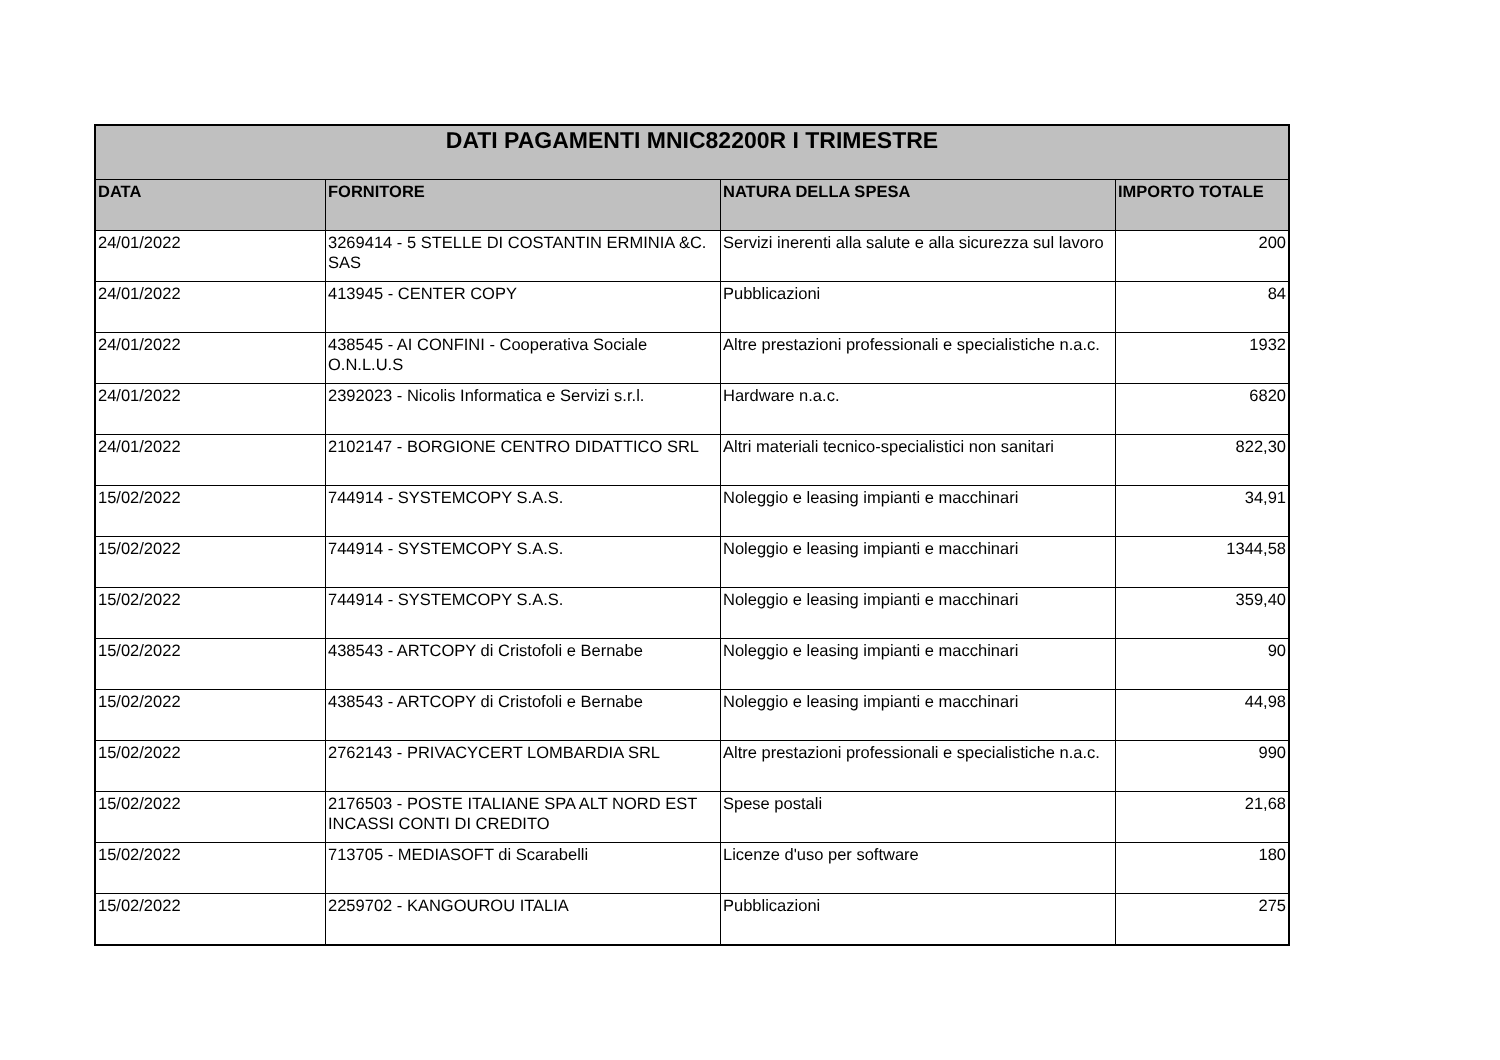| DATI PAGAMENTI MNIC82200R I TRIMESTRE | | | |
| --- | --- | --- | --- |
| DATA | FORNITORE | NATURA DELLA SPESA | IMPORTO TOTALE |
| 24/01/2022 | 3269414 - 5 STELLE DI COSTANTIN ERMINIA &C. SAS | Servizi inerenti alla salute e alla sicurezza sul lavoro | 200 |
| 24/01/2022 | 413945 - CENTER COPY | Pubblicazioni | 84 |
| 24/01/2022 | 438545 - AI CONFINI - Cooperativa Sociale O.N.L.U.S | Altre prestazioni professionali e specialistiche n.a.c. | 1932 |
| 24/01/2022 | 2392023 - Nicolis Informatica e Servizi s.r.l. | Hardware n.a.c. | 6820 |
| 24/01/2022 | 2102147 - BORGIONE CENTRO DIDATTICO SRL | Altri materiali tecnico-specialistici non sanitari | 822,30 |
| 15/02/2022 | 744914 - SYSTEMCOPY S.A.S. | Noleggio e leasing impianti e macchinari | 34,91 |
| 15/02/2022 | 744914 - SYSTEMCOPY S.A.S. | Noleggio e leasing impianti e macchinari | 1344,58 |
| 15/02/2022 | 744914 - SYSTEMCOPY S.A.S. | Noleggio e leasing impianti e macchinari | 359,40 |
| 15/02/2022 | 438543 - ARTCOPY di Cristofoli e Bernabe | Noleggio e leasing impianti e macchinari | 90 |
| 15/02/2022 | 438543 - ARTCOPY di Cristofoli e Bernabe | Noleggio e leasing impianti e macchinari | 44,98 |
| 15/02/2022 | 2762143 - PRIVACYCERT LOMBARDIA SRL | Altre prestazioni professionali e specialistiche n.a.c. | 990 |
| 15/02/2022 | 2176503 - POSTE ITALIANE SPA ALT NORD EST INCASSI CONTI DI CREDITO | Spese postali | 21,68 |
| 15/02/2022 | 713705 - MEDIASOFT di Scarabelli | Licenze d'uso per software | 180 |
| 15/02/2022 | 2259702 - KANGOUROU ITALIA | Pubblicazioni | 275 |